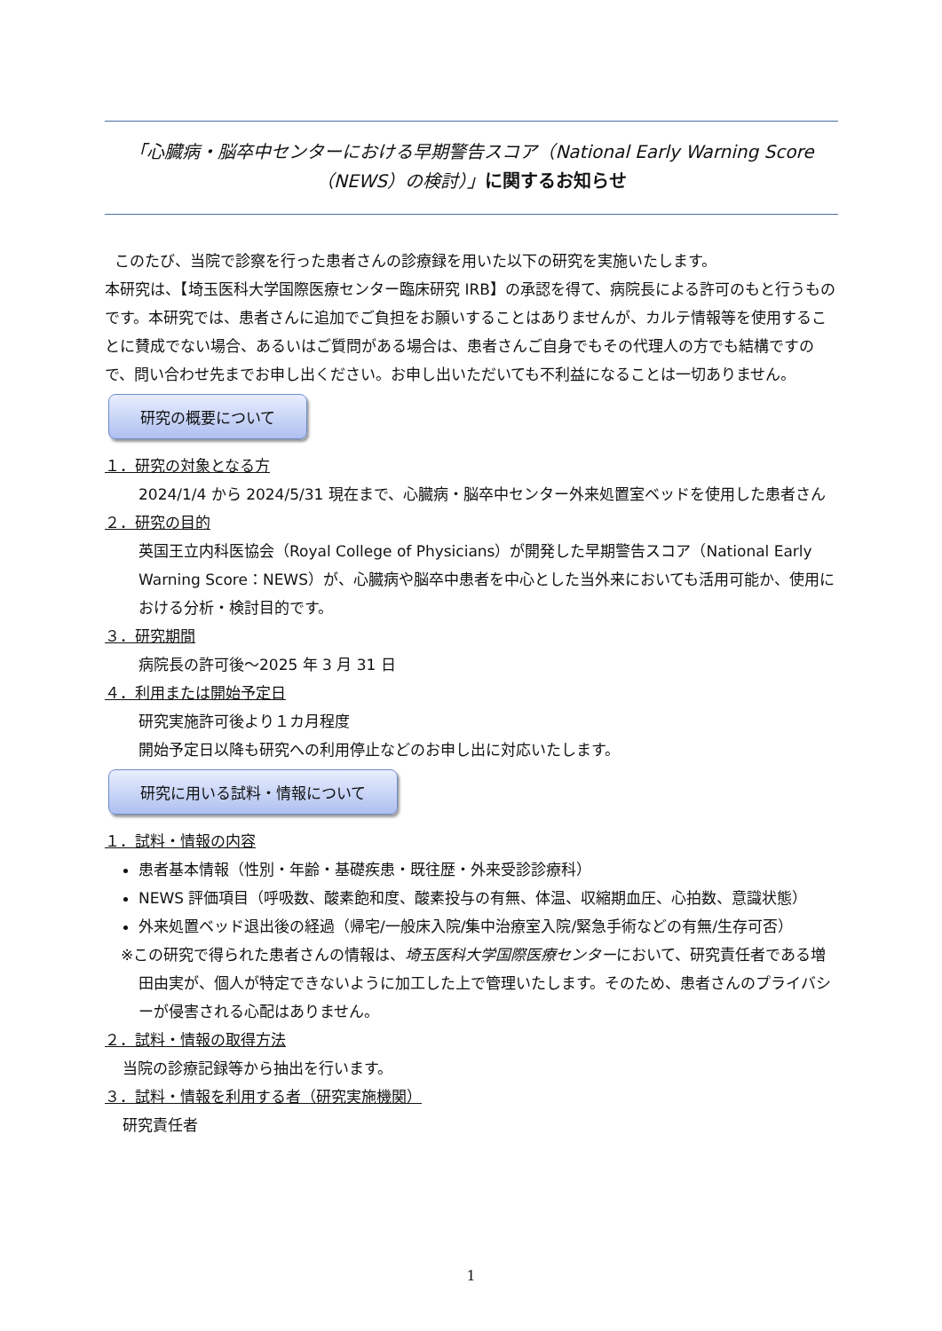「心臓病・脳卒中センターにおける早期警告スコア（National Early Warning Score （NEWS）の検討）」に関するお知らせ
このたび、当院で診察を行った患者さんの診療録を用いた以下の研究を実施いたします。
本研究は、【埼玉医科大学国際医療センター臨床研究 IRB】の承認を得て、病院長による許可のもと行うものです。本研究では、患者さんに追加でご負担をお願いすることはありませんが、カルテ情報等を使用することに賛成でない場合、あるいはご質問がある場合は、患者さんご自身でもその代理人の方でも結構ですので、問い合わせ先までお申し出ください。お申し出いただいても不利益になることは一切ありません。
研究の概要について
１．研究の対象となる方
2024/1/4 から 2024/5/31 現在まで、心臓病・脳卒中センター外来処置室ベッドを使用した患者さん
２．研究の目的
英国王立内科医協会（Royal College of Physicians）が開発した早期警告スコア（National Early Warning Score：NEWS）が、心臓病や脳卒中患者を中心とした当外来においても活用可能か、使用における分析・検討目的です。
３．研究期間
病院長の許可後～2025 年 3 月 31 日
４．利用または開始予定日
研究実施許可後より１カ月程度
開始予定日以降も研究への利用停止などのお申し出に対応いたします。
研究に用いる試料・情報について
１．試料・情報の内容
患者基本情報（性別・年齢・基礎疾患・既往歴・外来受診診療科）
NEWS 評価項目（呼吸数、酸素飽和度、酸素投与の有無、体温、収縮期血圧、心拍数、意識状態）
外来処置ベッド退出後の経過（帰宅/一般床入院/集中治療室入院/緊急手術などの有無/生存可否）
※この研究で得られた患者さんの情報は、埼玉医科大学国際医療センターにおいて、研究責任者である増田由実が、個人が特定できないように加工した上で管理いたします。そのため、患者さんのプライバシーが侵害される心配はありません。
２．試料・情報の取得方法
当院の診療記録等から抽出を行います。
３．試料・情報を利用する者（研究実施機関）
研究責任者
1